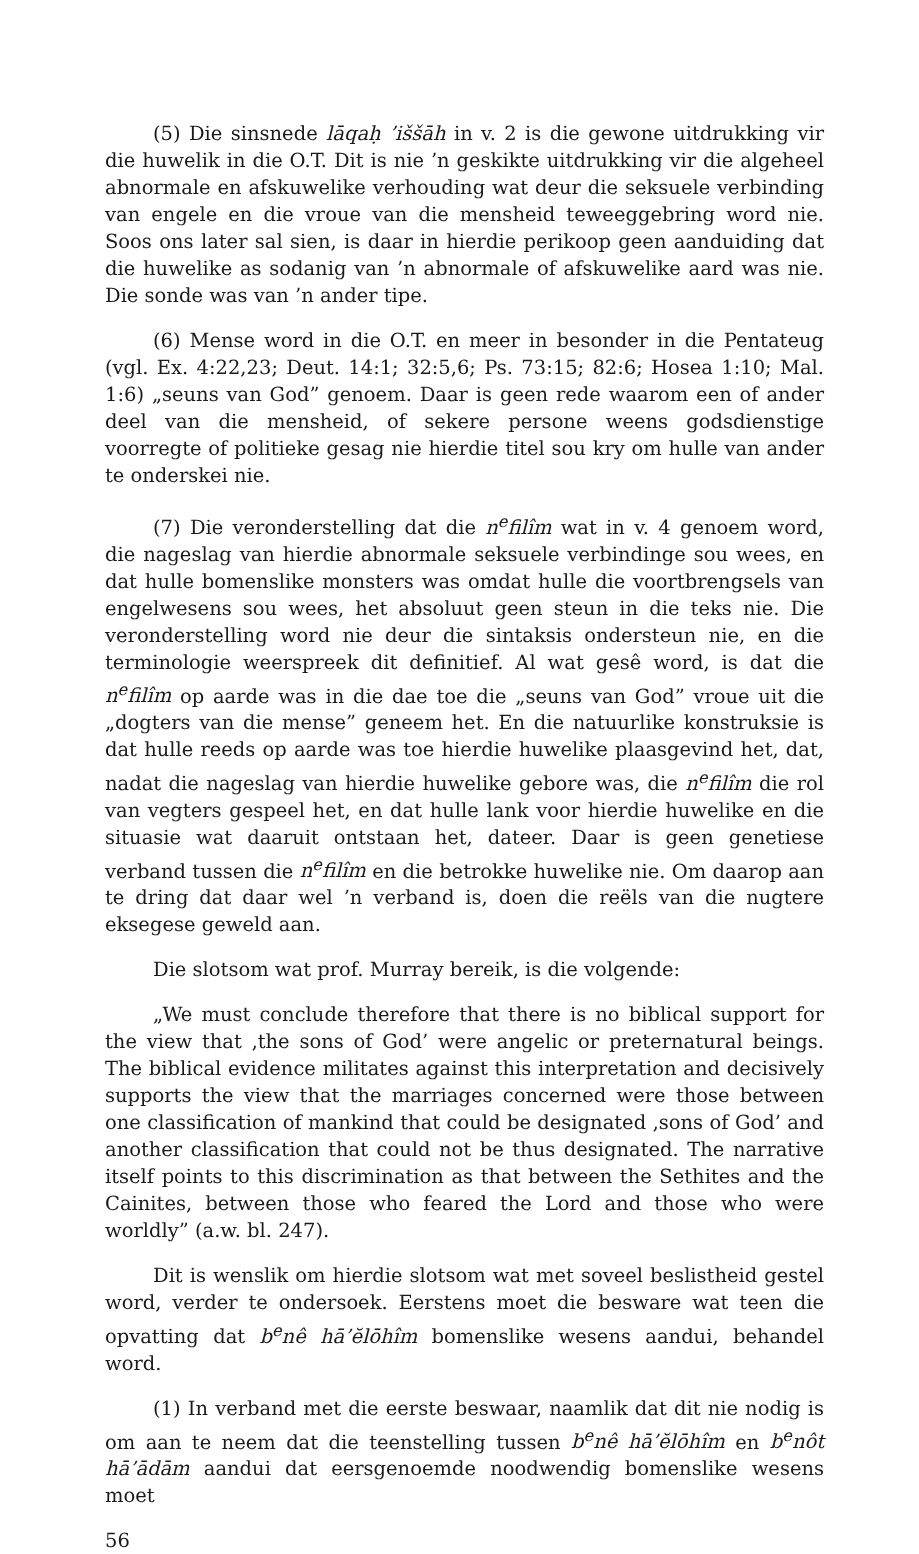(5) Die sinsnede lāqaḥ ’iššāh in v. 2 is die gewone uitdrukking vir die huwelik in die O.T. Dit is nie ’n geskikte uitdrukking vir die algeheel abnormale en afskuwelike verhouding wat deur die seksuele verbinding van engele en die vroue van die mensheid teweeggebring word nie. Soos ons later sal sien, is daar in hierdie perikoop geen aanduiding dat die huwelike as sodanig van ’n abnormale of afskuwelike aard was nie. Die sonde was van ’n ander tipe.
(6) Mense word in die O.T. en meer in besonder in die Pentateug (vgl. Ex. 4:22,23; Deut. 14:1; 32:5,6; Ps. 73:15; 82:6; Hosea 1:10; Mal. 1:6) „seuns van God” genoem. Daar is geen rede waarom een of ander deel van die mensheid, of sekere persone weens godsdienstige voorregte of politieke gesag nie hierdie titel sou kry om hulle van ander te onderskei nie.
(7) Die veronderstelling dat die n<sup>e</sup>filîm wat in v. 4 genoem word, die nageslag van hierdie abnormale seksuele verbindinge sou wees, en dat hulle bomenslike monsters was omdat hulle die voortbrengsels van engelwesens sou wees, het absoluut geen steun in die teks nie. Die veronderstelling word nie deur die sintaksis ondersteun nie, en die terminologie weerspreek dit definitief. Al wat gesê word, is dat die n<sup>e</sup>filîm op aarde was in die dae toe die „seuns van God” vroue uit die „dogters van die mense” geneem het. En die natuurlike konstruksie is dat hulle reeds op aarde was toe hierdie huwelike plaasgevind het, dat, nadat die nageslag van hierdie huwelike gebore was, die n<sup>e</sup>filîm die rol van vegters gespeel het, en dat hulle lank voor hierdie huwelike en die situasie wat daaruit ontstaan het, dateer. Daar is geen genetiese verband tussen die n<sup>e</sup>filîm en die betrokke huwelike nie. Om daarop aan te dring dat daar wel ’n verband is, doen die reëls van die nugtere eksegese geweld aan.
Die slotsom wat prof. Murray bereik, is die volgende:
„We must conclude therefore that there is no biblical support for the view that ‚the sons of God’ were angelic or preternatural beings. The biblical evidence militates against this interpretation and decisively supports the view that the marriages concerned were those between one classification of mankind that could be designated ‚sons of God’ and another classification that could not be thus designated. The narrative itself points to this discrimination as that between the Sethites and the Cainites, between those who feared the Lord and those who were worldly” (a.w. bl. 247).
Dit is wenslik om hierdie slotsom wat met soveel beslistheid gestel word, verder te ondersoek. Eerstens moet die besware wat teen die opvatting dat b<sup>e</sup>nê hā’ĕlōhîm bomenslike wesens aandui, behandel word.
(1) In verband met die eerste beswaar, naamlik dat dit nie nodig is om aan te neem dat die teenstelling tussen b<sup>e</sup>nê hā’ĕlōhîm en b<sup>e</sup>nôt hā’ādām aandui dat eersgenoemde noodwendig bomenslike wesens moet
56